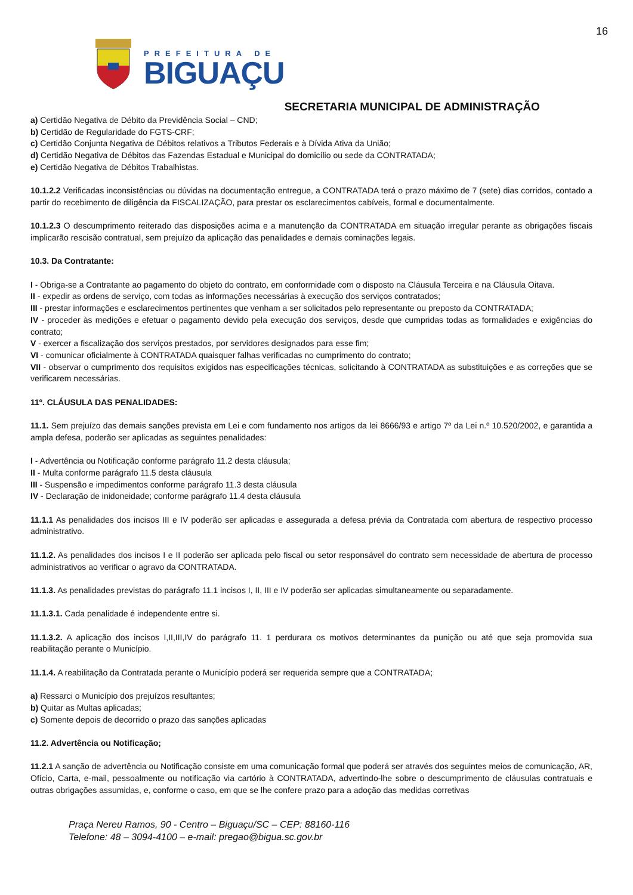16
PREFEITURA DE
BIGUAÇU
SECRETARIA MUNICIPAL DE ADMINISTRAÇÃO
a) Certidão Negativa de Débito da Previdência Social – CND;
b) Certidão de Regularidade do FGTS-CRF;
c) Certidão Conjunta Negativa de Débitos relativos a Tributos Federais e à Dívida Ativa da União;
d) Certidão Negativa de Débitos das Fazendas Estadual e Municipal do domicílio ou sede da CONTRATADA;
e) Certidão Negativa de Débitos Trabalhistas.
10.1.2.2 Verificadas inconsistências ou dúvidas na documentação entregue, a CONTRATADA terá o prazo máximo de 7 (sete) dias corridos, contado a partir do recebimento de diligência da FISCALIZAÇÃO, para prestar os esclarecimentos cabíveis, formal e documentalmente.
10.1.2.3 O descumprimento reiterado das disposições acima e a manutenção da CONTRATADA em situação irregular perante as obrigações fiscais implicarão rescisão contratual, sem prejuízo da aplicação das penalidades e demais cominações legais.
10.3. Da Contratante:
I - Obriga-se a Contratante ao pagamento do objeto do contrato, em conformidade com o disposto na Cláusula Terceira e na Cláusula Oitava.
II - expedir as ordens de serviço, com todas as informações necessárias à execução dos serviços contratados;
III - prestar informações e esclarecimentos pertinentes que venham a ser solicitados pelo representante ou preposto da CONTRATADA;
IV - proceder às medições e efetuar o pagamento devido pela execução dos serviços, desde que cumpridas todas as formalidades e exigências do contrato;
V - exercer a fiscalização dos serviços prestados, por servidores designados para esse fim;
VI - comunicar oficialmente à CONTRATADA quaisquer falhas verificadas no cumprimento do contrato;
VII - observar o cumprimento dos requisitos exigidos nas especificações técnicas, solicitando à CONTRATADA as substituições e as correções que se verificarem necessárias.
11º. CLÁUSULA DAS PENALIDADES:
11.1. Sem prejuízo das demais sanções prevista em Lei e com fundamento nos artigos da lei 8666/93 e artigo 7º da Lei n.º 10.520/2002, e garantida a ampla defesa, poderão ser aplicadas as seguintes penalidades:
I - Advertência ou Notificação conforme parágrafo 11.2 desta cláusula;
II - Multa conforme parágrafo 11.5 desta cláusula
III - Suspensão e impedimentos conforme parágrafo 11.3 desta cláusula
IV - Declaração de inidoneidade; conforme parágrafo 11.4 desta cláusula
11.1.1 As penalidades dos incisos III e IV poderão ser aplicadas e assegurada a defesa prévia da Contratada com abertura de respectivo processo administrativo.
11.1.2. As penalidades dos incisos I e II poderão ser aplicada pelo fiscal ou setor responsável do contrato sem necessidade de abertura de processo administrativos ao verificar o agravo da CONTRATADA.
11.1.3. As penalidades previstas do parágrafo 11.1 incisos I, II, III e IV poderão ser aplicadas simultaneamente ou separadamente.
11.1.3.1. Cada penalidade é independente entre si.
11.1.3.2. A aplicação dos incisos I,II,III,IV do parágrafo 11. 1 perdurara os motivos determinantes da punição ou até que seja promovida sua reabilitação perante o Município.
11.1.4. A reabilitação da Contratada perante o Município poderá ser requerida sempre que a CONTRATADA;
a) Ressarci o Município dos prejuízos resultantes;
b) Quitar as Multas aplicadas;
c) Somente depois de decorrido o prazo das sanções aplicadas
11.2. Advertência ou Notificação;
11.2.1 A sanção de advertência ou Notificação consiste em uma comunicação formal que poderá ser através dos seguintes meios de comunicação, AR, Ofício, Carta, e-mail, pessoalmente ou notificação via cartório à CONTRATADA, advertindo-lhe sobre o descumprimento de cláusulas contratuais e outras obrigações assumidas, e, conforme o caso, em que se lhe confere prazo para a adoção das medidas corretivas
Praça Nereu Ramos, 90 - Centro – Biguaçu/SC – CEP: 88160-116
Telefone: 48 – 3094-4100 – e-mail: pregao@bigua.sc.gov.br